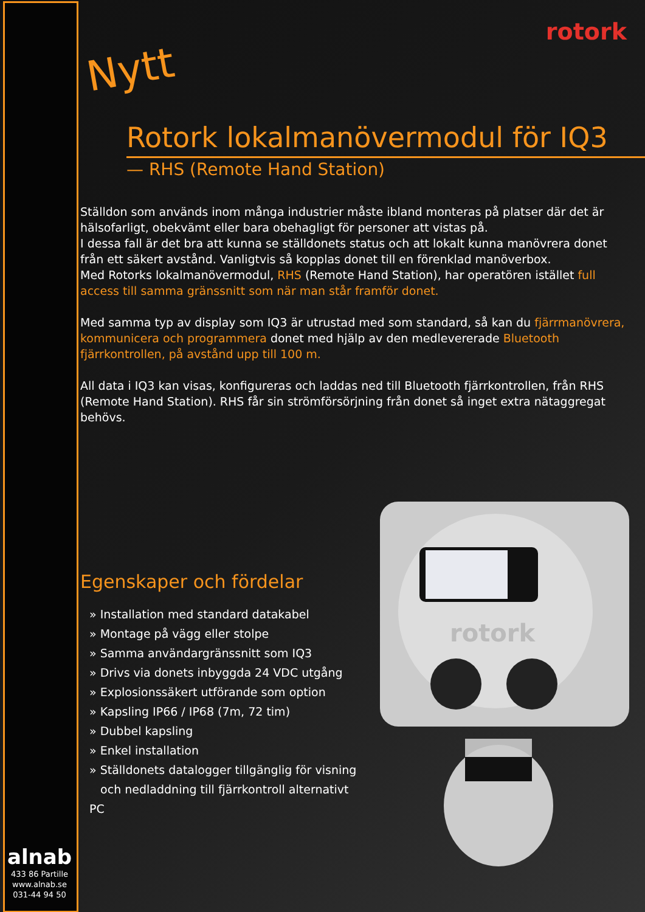rotork
Nytt
Rotork lokalmanövermodul för IQ3
— RHS (Remote Hand Station)
Ställdon som används inom många industrier måste ibland monteras på platser där det är hälsofarligt, obekvämt eller bara obehagligt för personer att vistas på.
I dessa fall är det bra att kunna se ställdonets status och att lokalt kunna manövrera donet från ett säkert avstånd. Vanligtvis så kopplas donet till en förenklad manöverbox.
Med Rotorks lokalmanövermodul, RHS (Remote Hand Station), har operatören istället full access till samma gränssnitt som när man står framför donet.
Med samma typ av display som IQ3 är utrustad med som standard, så kan du fjärrmanövrera, kommunicera och programmera donet med hjälp av den medlevererade Bluetooth fjärrkontrollen, på avstånd upp till 100 m.
All data i IQ3 kan visas, konfigureras och laddas ned till Bluetooth fjärrkontrollen, från RHS (Remote Hand Station). RHS får sin strömförsörjning från donet så inget extra nätaggregat behövs.
Egenskaper och fördelar
» Installation med standard datakabel
» Montage på vägg eller stolpe
» Samma användargränssnitt som IQ3
» Drivs via donets inbyggda 24 VDC utgång
» Explosionssäkert utförande som option
» Kapsling IP66 / IP68 (7m, 72 tim)
» Dubbel kapsling
» Enkel installation
» Ställdonets datalogger tillgänglig för visning
och nedladdning till fjärrkontroll alternativt PC
rotork
alnab
433 86 Partille
www.alnab.se
031-44 94 50